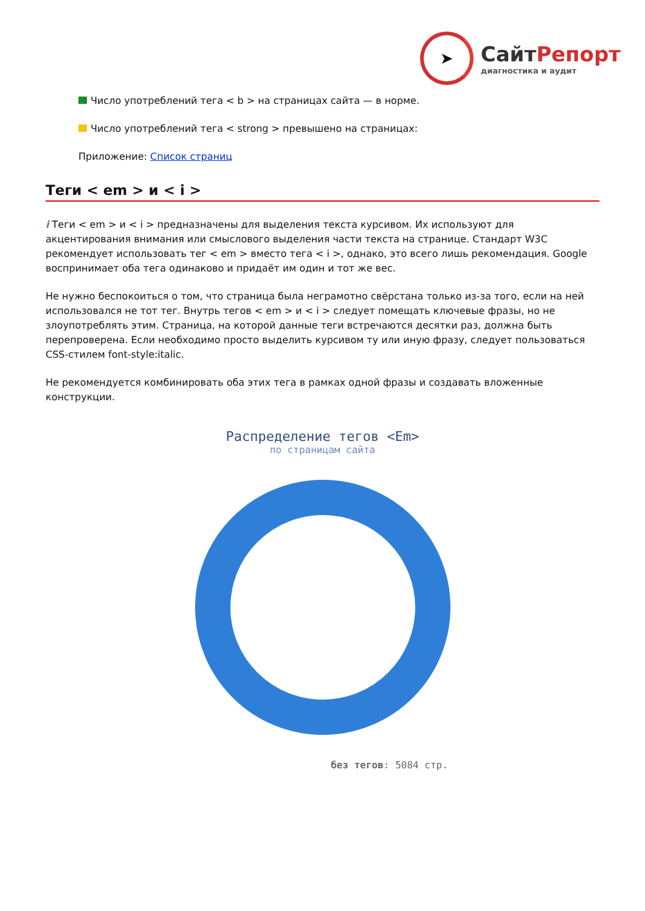➤
СайтРепорт
диагностика и аудит
Число употреблений тега < b > на страницах сайта — в норме.
Число употреблений тега < strong > превышено на страницах:
Приложение: Список страниц
Теги < em > и < i >
i Теги < em > и < i > предназначены для выделения текста курсивом. Их используют для акцентирования внимания или смыслового выделения части текста на странице. Стандарт W3C рекомендует использовать тег < em > вместо тега < i >, однако, это всего лишь рекомендация. Google воспринимает оба тега одинаково и придаёт им один и тот же вес.
Не нужно беспокоиться о том, что страница была неграмотно свёрстана только из-за того, если на ней использовался не тот тег. Внутрь тегов < em > и < i > следует помещать ключевые фразы, но не злоупотреблять этим. Страница, на которой данные теги встречаются десятки раз, должна быть перепроверена. Если необходимо просто выделить курсивом ту или иную фразу, следует пользоваться CSS-стилем font-style:italic.
Не рекомендуется комбинировать оба этих тега в рамках одной фразы и создавать вложенные конструкции.
Распределение тегов <Em>
по страницам сайта
без тегов: 5084 стр.